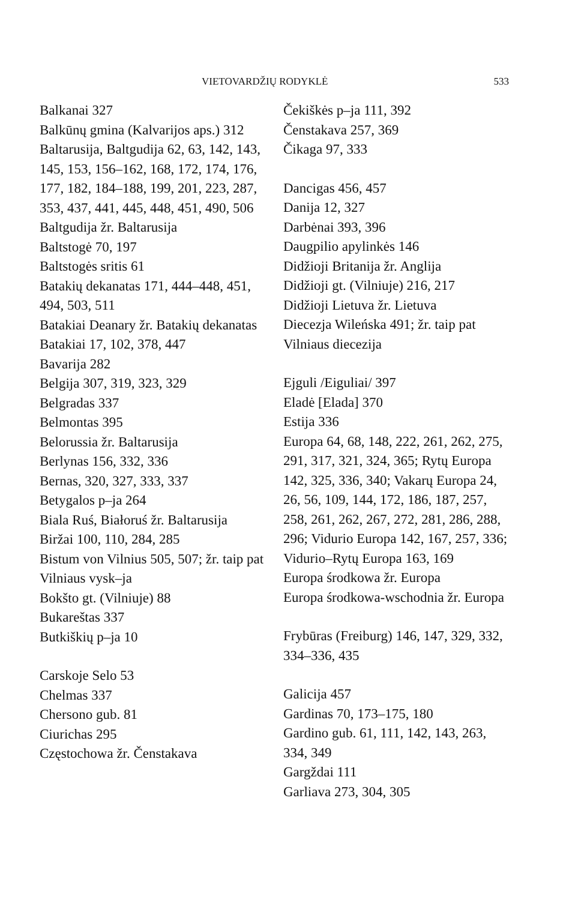VIETOVARDŽIŲ RODYKLĖ 533
Balkanai 327
Balkūnų gmina (Kalvarijos aps.) 312
Baltarusija, Baltgudija 62, 63, 142, 143, 145, 153, 156–162, 168, 172, 174, 176, 177, 182, 184–188, 199, 201, 223, 287, 353, 437, 441, 445, 448, 451, 490, 506
Baltgudija žr. Baltarusija
Baltstogė 70, 197
Baltstogės sritis 61
Batakių dekanatas 171, 444–448, 451, 494, 503, 511
Batakiai Deanary žr. Batakių dekanatas
Batakiai 17, 102, 378, 447
Bavarija 282
Belgija 307, 319, 323, 329
Belgradas 337
Belmontas 395
Belorussia žr. Baltarusija
Berlynas 156, 332, 336
Bernas, 320, 327, 333, 337
Betygalos p–ja 264
Biala Ruś, Białoruś žr. Baltarusija
Biržai 100, 110, 284, 285
Bistum von Vilnius 505, 507; žr. taip pat Vilniaus vysk–ja
Bokšto gt. (Vilniuje) 88
Bukareštas 337
Butkiškių p–ja 10
Carskoje Selo 53
Chelmas 337
Chersono gub. 81
Ciurichas 295
Częstochowa žr. Čenstakava
Čekiškės p–ja 111, 392
Čenstakava 257, 369
Čikaga 97, 333
Dancigas 456, 457
Danija 12, 327
Darbėnai 393, 396
Daugpilio apylinkės 146
Didžioji Britanija žr. Anglija
Didžioji gt. (Vilniuje) 216, 217
Didžioji Lietuva žr. Lietuva
Diecezja Wileńska 491; žr. taip pat Vilniaus diecezija
Ejguli /Eiguliai/ 397
Eladė [Elada] 370
Estija 336
Europa 64, 68, 148, 222, 261, 262, 275, 291, 317, 321, 324, 365; Rytų Europa 142, 325, 336, 340; Vakarų Europa 24, 26, 56, 109, 144, 172, 186, 187, 257, 258, 261, 262, 267, 272, 281, 286, 288, 296; Vidurio Europa 142, 167, 257, 336; Vidurio–Rytų Europa 163, 169
Europa środkowa žr. Europa
Europa środkowa-wschodnia žr. Europa
Frybūras (Freiburg) 146, 147, 329, 332, 334–336, 435
Galicija 457
Gardinas 70, 173–175, 180
Gardino gub. 61, 111, 142, 143, 263, 334, 349
Gargždai 111
Garliava 273, 304, 305